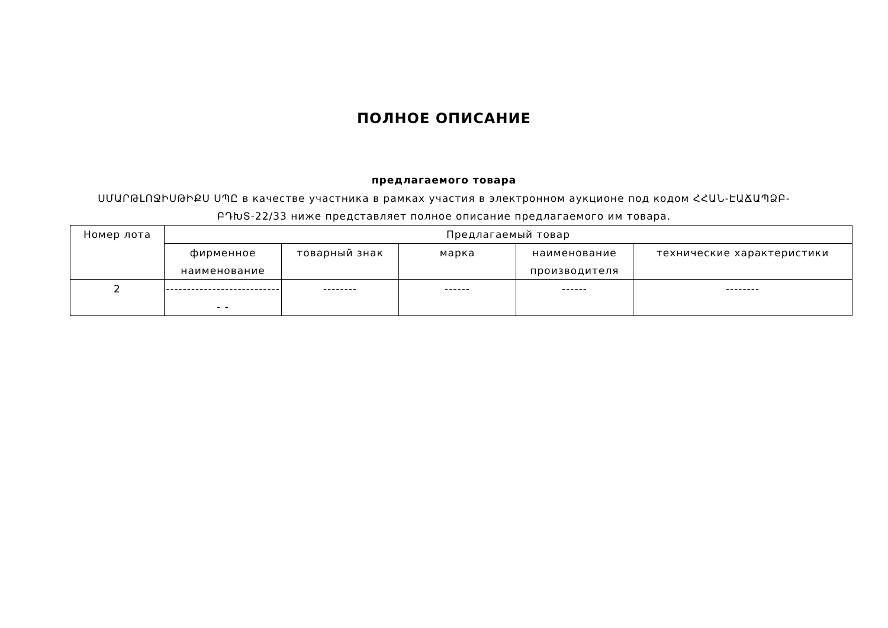ПОЛНОЕ ОПИСАНИЕ
предлагаемого товара
ՍՄԱՐԹԼՈՋԻՍԹԻՔՍ ՍՊԸ в качестве участника в рамках участия в электронном аукционе под кодом ՀՀԱՆ-ԷԱՃԱՊՁԲ-ԲԴԽՏ-22/33 ниже представляет полное описание предлагаемого им товара.
| Номер лота | Предлагаемый товар | | | | |
| | фирменное наименование | товарный знак | марка | наименование производителя | технические характеристики |
| 2 | ---------------------------- - | -------- | ------ | ------ | -------- |